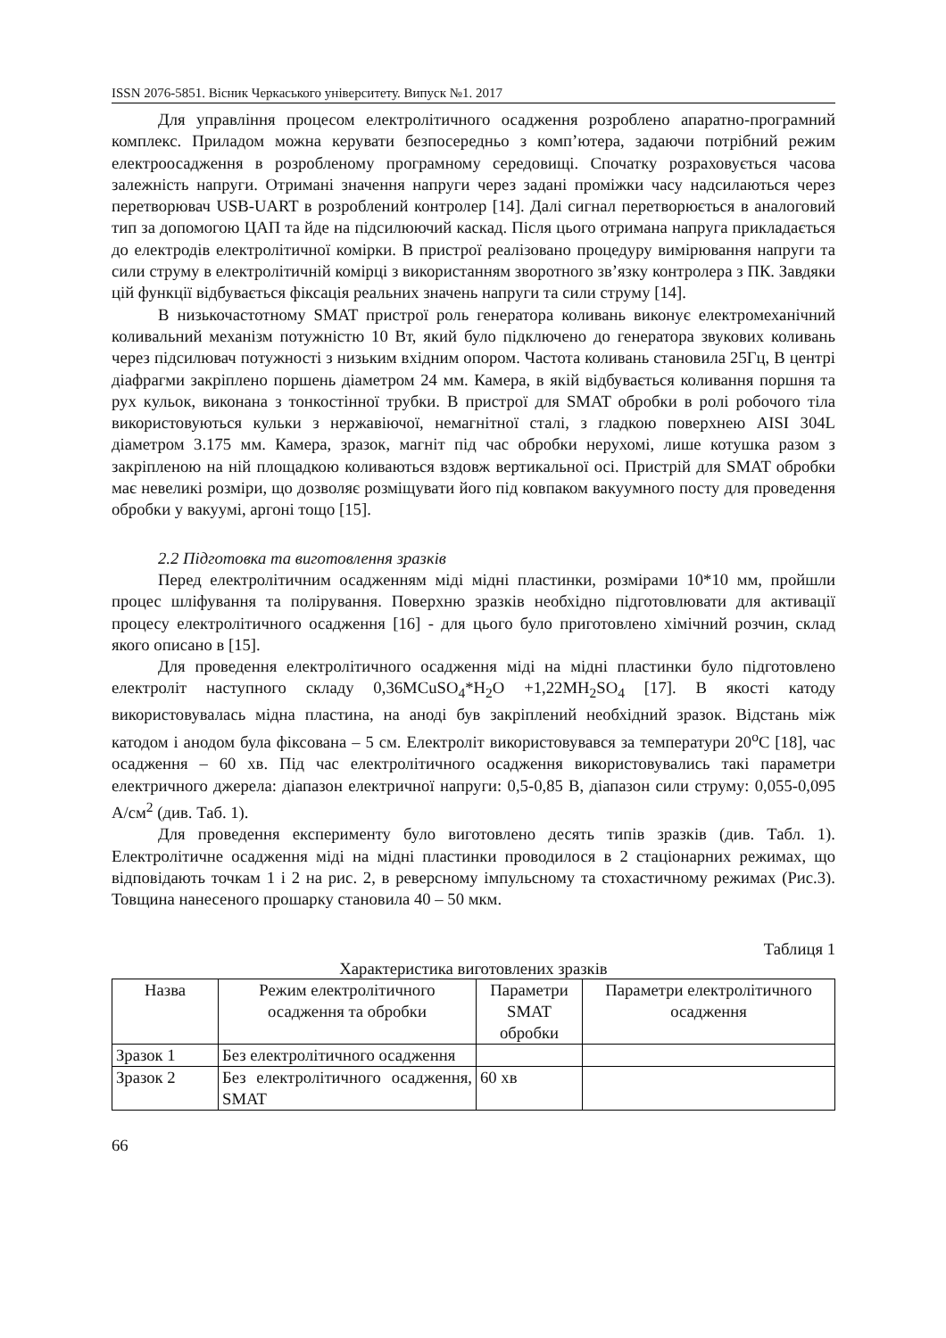ISSN 2076-5851. Вісник Черкаського університету. Випуск №1. 2017
Для управління процесом електролітичного осадження розроблено апаратно-програмний комплекс. Приладом можна керувати безпосередньо з комп’ютера, задаючи потрібний режим електроосадження в розробленому програмному середовищі. Спочатку розраховується часова залежність напруги. Отримані значення напруги через задані проміжки часу надсилаються через перетворювач USB-UART в розроблений контролер [14]. Далі сигнал перетворюється в аналоговий тип за допомогою ЦАП та йде на підсилюючий каскад. Після цього отримана напруга прикладається до електродів електролітичної комірки. В пристрої реалізовано процедуру вимірювання напруги та сили струму в електролітичній комірці з використанням зворотного зв’язку контролера з ПК. Завдяки цій функції відбувається фіксація реальних значень напруги та сили струму [14].
В низькочастотному SMAT пристрої роль генератора коливань виконує електромеханічний коливальний механізм потужністю 10 Вт, який було підключено до генератора звукових коливань через підсилювач потужності з низьким вхідним опором. Частота коливань становила 25Гц, В центрі діафрагми закріплено поршень діаметром 24 мм. Камера, в якій відбувається коливання поршня та рух кульок, виконана з тонкостінної трубки. В пристрої для SMAT обробки в ролі робочого тіла використовуються кульки з нержавіючої, немагнітної сталі, з гладкою поверхнею AISI 304L діаметром 3.175 мм. Камера, зразок, магніт під час обробки нерухомі, лише котушка разом з закріпленою на ній площадкою коливаються вздовж вертикальної осі. Пристрій для SMAT обробки має невеликі розміри, що дозволяє розміщувати його під ковпаком вакуумного посту для проведення обробки у вакуумі, аргоні тощо [15].
2.2 Підготовка та виготовлення зразків
Перед електролітичним осадженням міді мідні пластинки, розмірами 10*10 мм, пройшли процес шліфування та полірування. Поверхню зразків необхідно підготовлювати для активації процесу електролітичного осадження [16] - для цього було приготовлено хімічний розчин, склад якого описано в [15].
Для проведення електролітичного осадження міді на мідні пластинки було підготовлено електроліт наступного складу 0,36MCuSO<sub>4</sub>*H<sub>2</sub>O +1,22MH<sub>2</sub>SO<sub>4</sub> [17]. В якості катоду використовувалась мідна пластина, на аноді був закріплений необхідний зразок. Відстань між катодом і анодом була фіксована – 5 см. Електроліт використовувався за температури 20<sup>o</sup>C [18], час осадження – 60 хв. Під час електролітичного осадження використовувались такі параметри електричного джерела: діапазон електричної напруги: 0,5-0,85 В, діапазон сили струму: 0,055-0,095 А/см<sup>2</sup> (див. Таб. 1).
Для проведення експерименту було виготовлено десять типів зразків (див. Табл. 1). Електролітичне осадження міді на мідні пластинки проводилося в 2 стаціонарних режимах, що відповідають точкам 1 і 2 на рис. 2, в реверсному імпульсному та стохастичному режимах (Рис.3). Товщина нанесеного прошарку становила 40 – 50 мкм.
Таблиця 1
Характеристика виготовлених зразків
| Назва | Режим електролітичного осадження та обробки | Параметри SMAT обробки | Параметри електролітичного осадження |
| --- | --- | --- | --- |
| Зразок 1 | Без електролітичного осадження | | |
| Зразок 2 | Без електролітичного осадження, SMAT | 60 хв | |
66